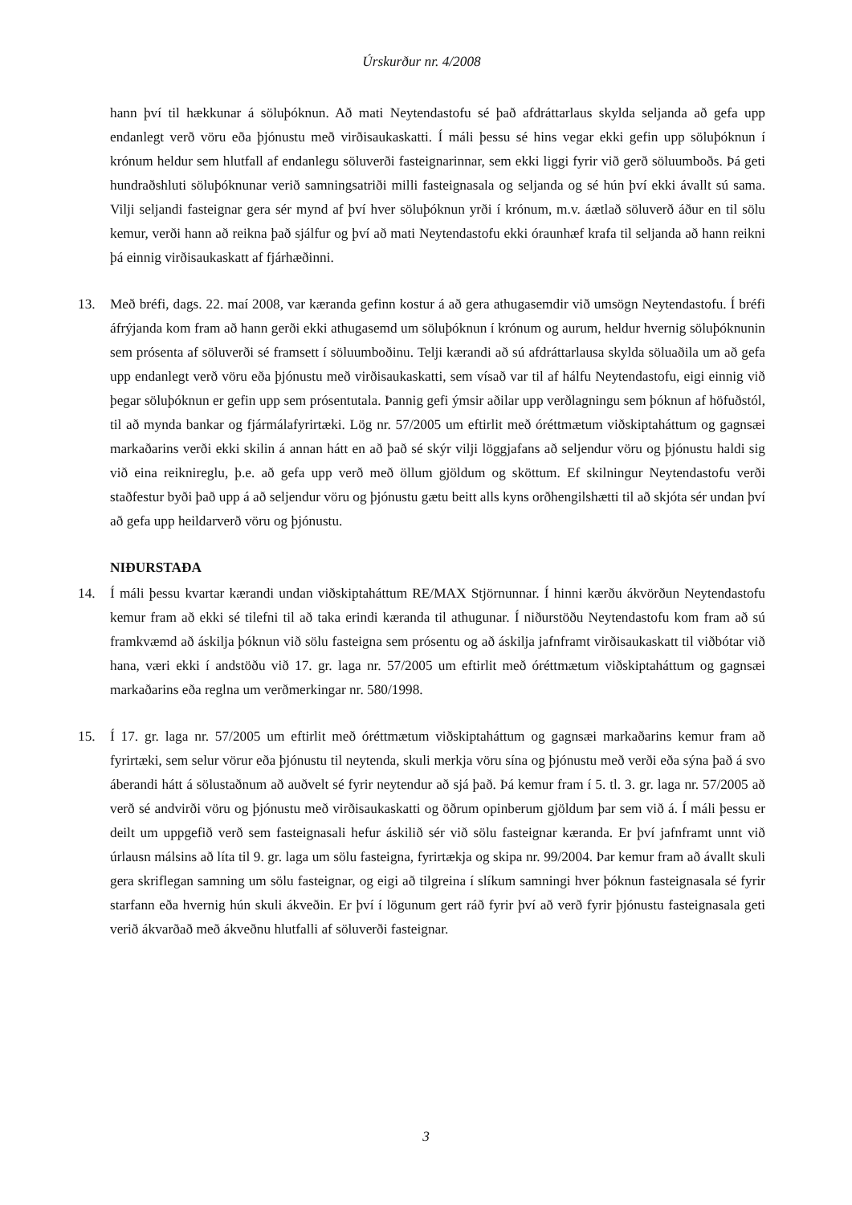Úrskurður nr. 4/2008
hann því til hækkunar á söluþóknun. Að mati Neytendastofu sé það afdráttarlaus skylda seljanda að gefa upp endanlegt verð vöru eða þjónustu með virðisaukaskatti. Í máli þessu sé hins vegar ekki gefin upp söluþóknun í krónum heldur sem hlutfall af endanlegu söluverði fasteignarinnar, sem ekki liggi fyrir við gerð söluumboðs. Þá geti hundraðshluti söluþóknunar verið samningsatriði milli fasteignasala og seljanda og sé hún því ekki ávallt sú sama. Vilji seljandi fasteignar gera sér mynd af því hver söluþóknun yrði í krónum, m.v. áætlað söluverð áður en til sölu kemur, verði hann að reikna það sjálfur og því að mati Neytendastofu ekki óraunhæf krafa til seljanda að hann reikni þá einnig virðisaukaskatt af fjárhæðinni.
13. Með bréfi, dags. 22. maí 2008, var kæranda gefinn kostur á að gera athugasemdir við umsögn Neytendastofu. Í bréfi áfrýjanda kom fram að hann gerði ekki athugasemd um söluþóknun í krónum og aurum, heldur hvernig söluþóknunin sem prósenta af söluverði sé framsett í söluumboðinu. Telji kærandi að sú afdráttarlausa skylda söluaðila um að gefa upp endanlegt verð vöru eða þjónustu með virðisaukaskatti, sem vísað var til af hálfu Neytendastofu, eigi einnig við þegar söluþóknun er gefin upp sem prósentutala. Þannig gefi ýmsir aðilar upp verðlagningu sem þóknun af höfuðstól, til að mynda bankar og fjármálafyrirtæki. Lög nr. 57/2005 um eftirlit með óréttmætum viðskiptaháttum og gagnsæi markaðarins verði ekki skilin á annan hátt en að það sé skýr vilji löggjafans að seljendur vöru og þjónustu haldi sig við eina reiknireglu, þ.e. að gefa upp verð með öllum gjöldum og sköttum. Ef skilningur Neytendastofu verði staðfestur byði það upp á að seljendur vöru og þjónustu gætu beitt alls kyns orðhengilshætti til að skjóta sér undan því að gefa upp heildarverð vöru og þjónustu.
NIÐURSTAÐA
14. Í máli þessu kvartar kærandi undan viðskiptaháttum RE/MAX Stjörnunnar. Í hinni kærðu ákvörðun Neytendastofu kemur fram að ekki sé tilefni til að taka erindi kæranda til athugunar. Í niðurstöðu Neytendastofu kom fram að sú framkvæmd að áskilja þóknun við sölu fasteigna sem prósentu og að áskilja jafnframt virðisaukaskatt til viðbótar við hana, væri ekki í andstöðu við 17. gr. laga nr. 57/2005 um eftirlit með óréttmætum viðskiptaháttum og gagnsæi markaðarins eða reglna um verðmerkingar nr. 580/1998.
15. Í 17. gr. laga nr. 57/2005 um eftirlit með óréttmætum viðskiptaháttum og gagnsæi markaðarins kemur fram að fyrirtæki, sem selur vörur eða þjónustu til neytenda, skuli merkja vöru sína og þjónustu með verði eða sýna það á svo áberandi hátt á sölustaðnum að auðvelt sé fyrir neytendur að sjá það. Þá kemur fram í 5. tl. 3. gr. laga nr. 57/2005 að verð sé andvirði vöru og þjónustu með virðisaukaskatti og öðrum opinberum gjöldum þar sem við á. Í máli þessu er deilt um uppgefið verð sem fasteignasali hefur áskilið sér við sölu fasteignar kæranda. Er því jafnframt unnt við úrlausn málsins að líta til 9. gr. laga um sölu fasteigna, fyrirtækja og skipa nr. 99/2004. Þar kemur fram að ávallt skuli gera skriflegan samning um sölu fasteignar, og eigi að tilgreina í slíkum samningi hver þóknun fasteignasala sé fyrir starfann eða hvernig hún skuli ákveðin. Er því í lögunum gert ráð fyrir því að verð fyrir þjónustu fasteignasala geti verið ákvarðað með ákveðnu hlutfalli af söluverði fasteignar.
3